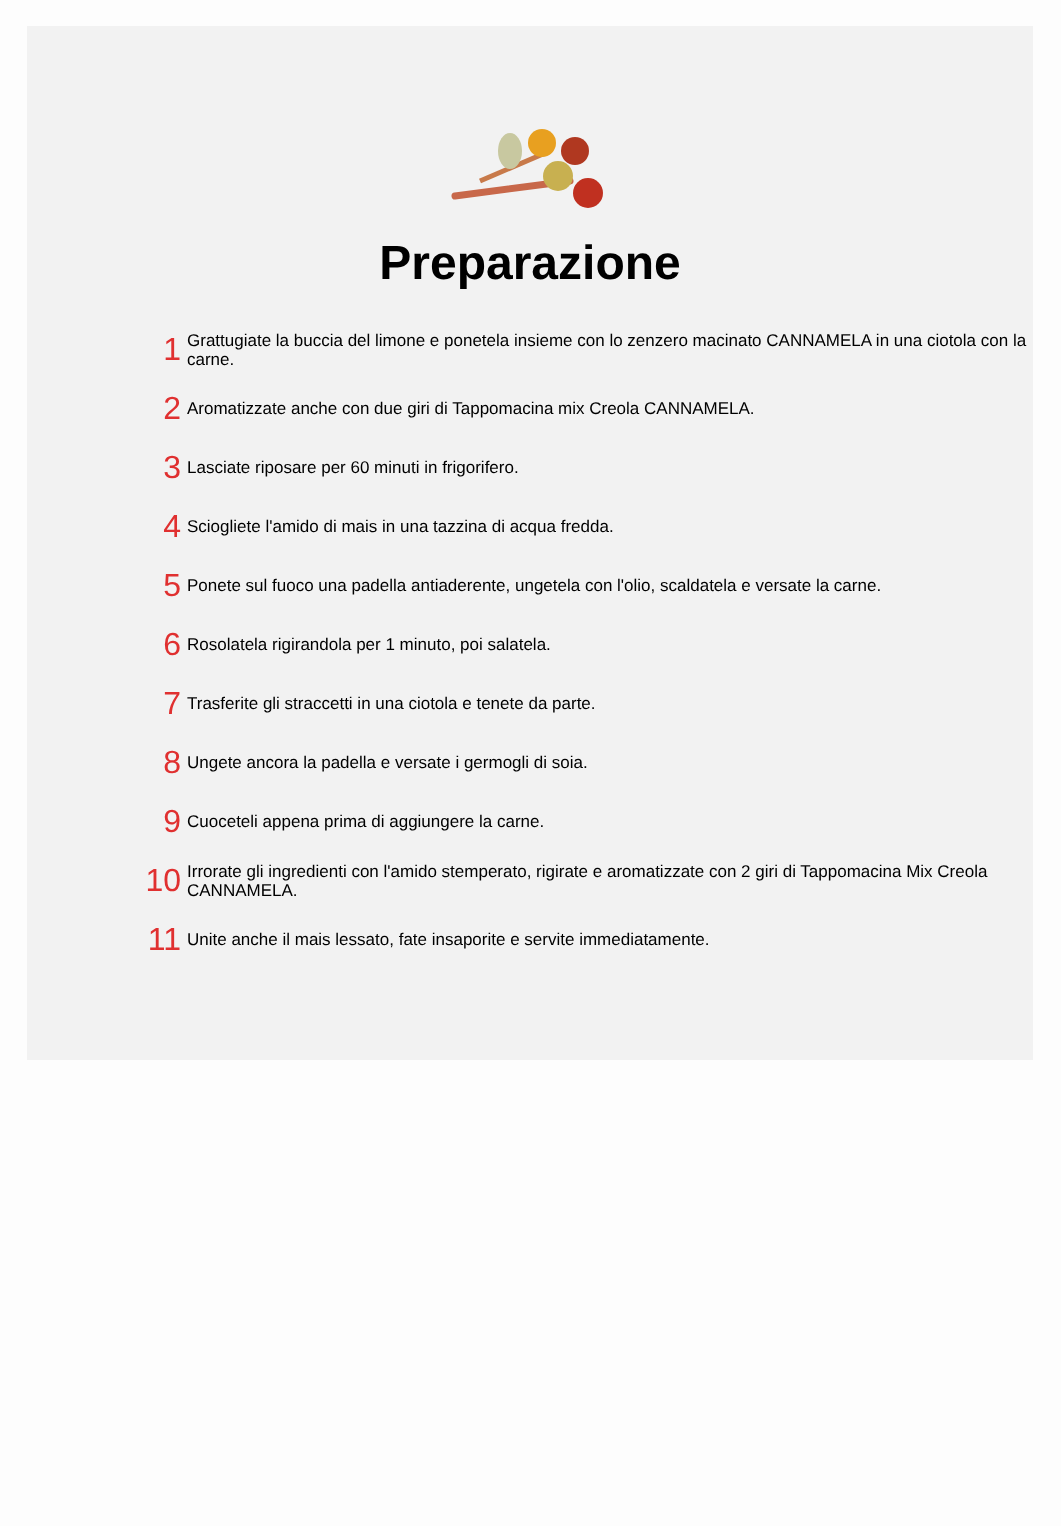Preparazione
1
Grattugiate la buccia del limone e ponetela insieme con lo zenzero macinato CANNAMELA in una ciotola con la carne.
2
Aromatizzate anche con due giri di Tappomacina mix Creola CANNAMELA.
3
Lasciate riposare per 60 minuti in frigorifero.
4
Sciogliete l'amido di mais in una tazzina di acqua fredda.
5
Ponete sul fuoco una padella antiaderente, ungetela con l'olio, scaldatela e versate la carne.
6
Rosolatela rigirandola per 1 minuto, poi salatela.
7
Trasferite gli straccetti in una ciotola e tenete da parte.
8
Ungete ancora la padella e versate i germogli di soia.
9
Cuoceteli appena prima di aggiungere la carne.
10
Irrorate gli ingredienti con l'amido stemperato, rigirate e aromatizzate con 2 giri di Tappomacina Mix Creola CANNAMELA.
11
Unite anche il mais lessato, fate insaporite e servite immediatamente.